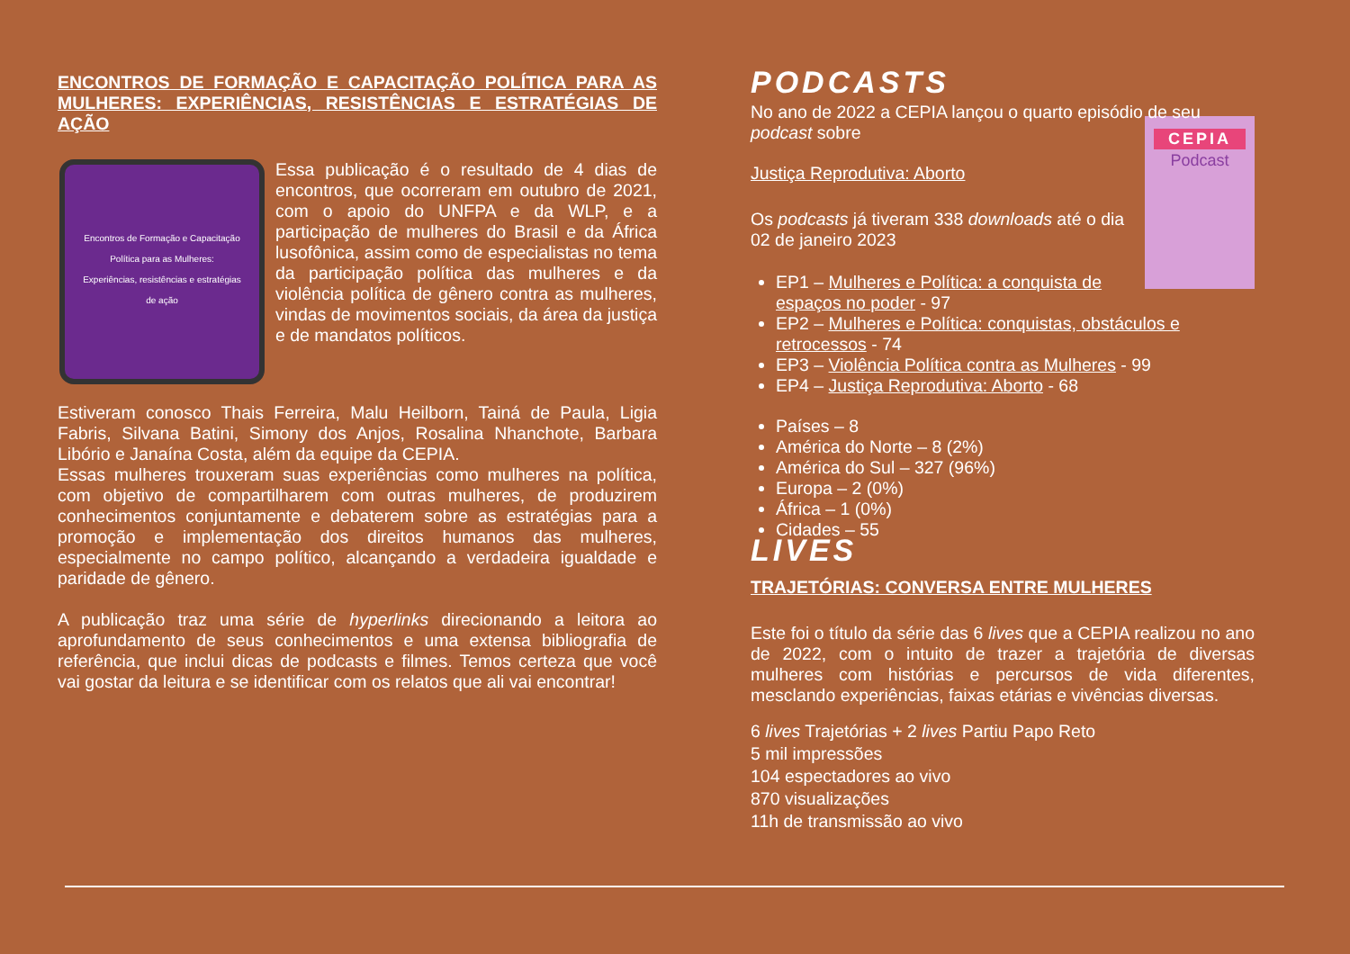ENCONTROS DE FORMAÇÃO E CAPACITAÇÃO POLÍTICA PARA AS MULHERES: EXPERIÊNCIAS, RESISTÊNCIAS E ESTRATÉGIAS DE AÇÃO
Encontros de Formação e Capacitação Política para as Mulheres: Experiências, resistências e estratégias de ação
Essa publicação é o resultado de 4 dias de encontros, que ocorreram em outubro de 2021, com o apoio do UNFPA e da WLP, e a participação de mulheres do Brasil e da África lusofônica, assim como de especialistas no tema da participação política das mulheres e da violência política de gênero contra as mulheres, vindas de movimentos sociais, da área da justiça e de mandatos políticos.
Estiveram conosco Thais Ferreira, Malu Heilborn, Tainá de Paula, Ligia Fabris, Silvana Batini, Simony dos Anjos, Rosalina Nhanchote, Barbara Libório e Janaína Costa, além da equipe da CEPIA.
Essas mulheres trouxeram suas experiências como mulheres na política, com objetivo de compartilharem com outras mulheres, de produzirem conhecimentos conjuntamente e debaterem sobre as estratégias para a promoção e implementação dos direitos humanos das mulheres, especialmente no campo político, alcançando a verdadeira igualdade e paridade de gênero.
A publicação traz uma série de hyperlinks direcionando a leitora ao aprofundamento de seus conhecimentos e uma extensa bibliografia de referência, que inclui dicas de podcasts e filmes. Temos certeza que você vai gostar da leitura e se identificar com os relatos que ali vai encontrar!
PODCASTS
No ano de 2022 a CEPIA lançou o quarto episódio de seu podcast sobre
CEPIA
Podcast
Justiça Reprodutiva: Aborto
Os podcasts já tiveram 338 downloads até o dia 02 de janeiro 2023
EP1 – Mulheres e Política: a conquista de espaços no poder - 97
EP2 – Mulheres e Política: conquistas, obstáculos e retrocessos - 74
EP3 – Violência Política contra as Mulheres - 99
EP4 – Justiça Reprodutiva: Aborto - 68
Países – 8
América do Norte – 8 (2%)
América do Sul – 327 (96%)
Europa – 2 (0%)
África – 1 (0%)
Cidades – 55
LIVES
TRAJETÓRIAS: CONVERSA ENTRE MULHERES
Este foi o título da série das 6 lives que a CEPIA realizou no ano de 2022, com o intuito de trazer a trajetória de diversas mulheres com histórias e percursos de vida diferentes, mesclando experiências, faixas etárias e vivências diversas.
6 lives Trajetórias + 2 lives Partiu Papo Reto
5 mil impressões
104 espectadores ao vivo
870 visualizações
11h de transmissão ao vivo